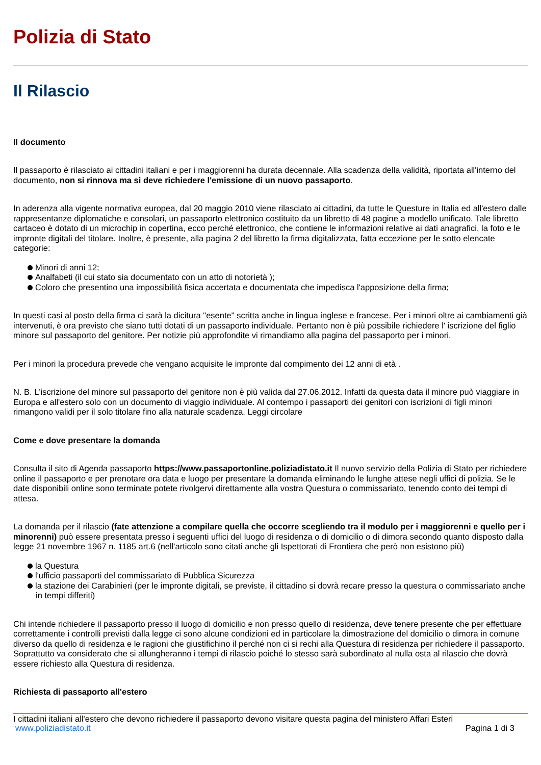Polizia di Stato
Il Rilascio
Il documento
Il passaporto è rilasciato ai cittadini italiani e per i maggiorenni ha durata decennale. Alla scadenza della validità, riportata all'interno del documento, non si rinnova ma si deve richiedere l'emissione di un nuovo passaporto.
In aderenza alla vigente normativa europea, dal 20 maggio 2010 viene rilasciato ai cittadini, da tutte le Questure in Italia ed all'estero dalle rappresentanze diplomatiche e consolari, un passaporto elettronico costituito da un libretto di 48 pagine a modello unificato. Tale libretto cartaceo è dotato di un microchip in copertina, ecco perché elettronico, che contiene le informazioni relative ai dati anagrafici, la foto e le impronte digitali del titolare. Inoltre, è presente, alla pagina 2 del libretto la firma digitalizzata, fatta eccezione per le sotto elencate categorie:
Minori di anni 12;
Analfabeti (il cui stato sia documentato con un atto di notorietà );
Coloro che presentino una impossibilità fisica accertata e documentata che impedisca l'apposizione della firma;
In questi casi al posto della firma ci sarà la dicitura "esente" scritta anche in lingua inglese e francese. Per i minori oltre ai cambiamenti già intervenuti, è ora previsto che siano tutti dotati di un passaporto individuale. Pertanto non è più possibile richiedere l' iscrizione del figlio minore sul passaporto del genitore. Per notizie più approfondite vi rimandiamo alla pagina del passaporto per i minori.
Per i minori la procedura prevede che vengano acquisite le impronte dal compimento dei 12 anni di età .
N. B. L'iscrizione del minore sul passaporto del genitore non è più valida dal 27.06.2012. Infatti da questa data il minore può viaggiare in Europa e all'estero solo con un documento di viaggio individuale. Al contempo i passaporti dei genitori con iscrizioni di figli minori rimangono validi per il solo titolare fino alla naturale scadenza. Leggi circolare
Come e dove presentare la domanda
Consulta il sito di Agenda passaporto https://www.passaportonline.poliziadistato.it Il nuovo servizio della Polizia di Stato per richiedere online il passaporto e per prenotare ora data e luogo per presentare la domanda eliminando le lunghe attese negli uffici di polizia. Se le date disponibili online sono terminate potete rivolgervi direttamente alla vostra Questura o commissariato, tenendo conto dei tempi di attesa.
La domanda per il rilascio (fate attenzione a compilare quella che occorre scegliendo tra il modulo per i maggiorenni e quello per i minorenni) può essere presentata presso i seguenti uffici del luogo di residenza o di domicilio o di dimora secondo quanto disposto dalla legge 21 novembre 1967 n. 1185 art.6 (nell'articolo sono citati anche gli Ispettorati di Frontiera che però non esistono più)
la Questura
l'ufficio passaporti del commissariato di Pubblica Sicurezza
la stazione dei Carabinieri (per le impronte digitali, se previste, il cittadino si dovrà recare presso la questura o commissariato anche in tempi differiti)
Chi intende richiedere il passaporto presso il luogo di domicilio e non presso quello di residenza, deve tenere presente che per effettuare correttamente i controlli previsti dalla legge ci sono alcune condizioni ed in particolare la dimostrazione del domicilio o dimora in comune diverso da quello di residenza e le ragioni che giustifichino il perché non ci si rechi alla Questura di residenza per richiedere il passaporto. Soprattutto va considerato che si allungheranno i tempi di rilascio poiché lo stesso sarà subordinato al nulla osta al rilascio che dovrà essere richiesto alla Questura di residenza.
Richiesta di passaporto all'estero
I cittadini italiani all'estero che devono richiedere il passaporto devono visitare questa pagina del ministero Affari Esteri
www.poliziadistato.it Pagina 1 di 3